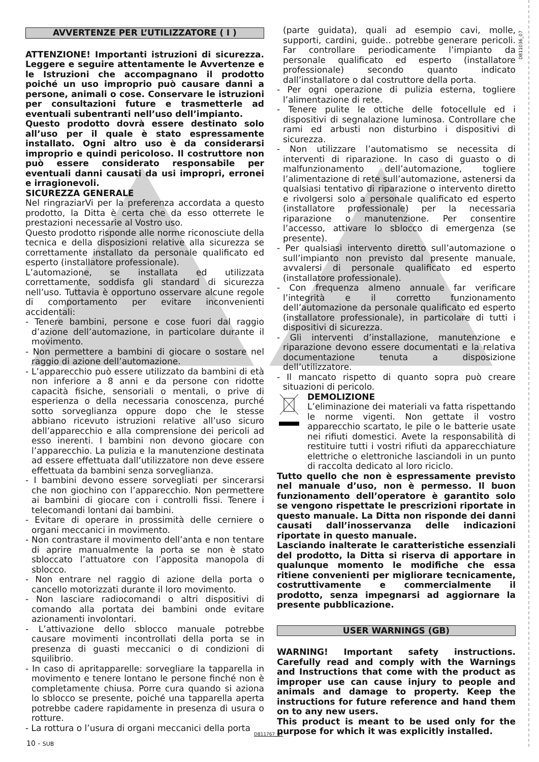D811036_07
AVVERTENZE PER L’UTILIZZATORE ( I )
ATTENZIONE! Importanti istruzioni di sicurezza. Leggere e seguire attentamente le Avvertenze e le Istruzioni che accompagnano il prodotto poiché un uso improprio può causare danni a persone, animali o cose. Conservare le istruzioni per consultazioni future e trasmetterle ad eventuali subentranti nell’uso dell’impianto.
Questo prodotto dovrà essere destinato solo all’uso per il quale è stato espressamente installato. Ogni altro uso è da considerarsi improprio e quindi pericoloso. Il costruttore non può essere considerato responsabile per eventuali danni causati da usi impropri, erronei e irragionevoli.
SICUREZZA GENERALE
Nel ringraziarVi per la preferenza accordata a questo prodotto, la Ditta è certa che da esso otterrete le prestazioni necessarie al Vostro uso.
Questo prodotto risponde alle norme riconosciute della tecnica e della disposizioni relative alla sicurezza se correttamente installato da personale qualificato ed esperto (installatore professionale).
L’automazione, se installata ed utilizzata correttamente, soddisfa gli standard di sicurezza nell’uso. Tuttavia è opportuno osservare alcune regole di comportamento per evitare inconvenienti accidentali:
- Tenere bambini, persone e cose fuori dal raggio d’azione dell’automazione, in particolare durante il movimento.
- Non permettere a bambini di giocare o sostare nel raggio di azione dell’automazione.
- L’apparecchio può essere utilizzato da bambini di età non inferiore a 8 anni e da persone con ridotte capacità fisiche, sensoriali o mentali, o prive di esperienza o della necessaria conoscenza, purché sotto sorveglianza oppure dopo che le stesse abbiano ricevuto istruzioni relative all’uso sicuro dell’apparecchio e alla comprensione dei pericoli ad esso inerenti. I bambini non devono giocare con l’apparecchio. La pulizia e la manutenzione destinata ad essere effettuata dall’utilizzatore non deve essere effettuata da bambini senza sorveglianza.
- I bambini devono essere sorvegliati per sincerarsi che non giochino con l’apparecchio. Non permettere ai bambini di giocare con i controlli fissi. Tenere i telecomandi lontani dai bambini.
- Evitare di operare in prossimità delle cerniere o organi meccanici in movimento.
- Non contrastare il movimento dell’anta e non tentare di aprire manualmente la porta se non è stato sbloccato l’attuatore con l’apposita manopola di sblocco.
- Non entrare nel raggio di azione della porta o cancello motorizzati durante il loro movimento.
- Non lasciare radiocomandi o altri dispositivi di comando alla portata dei bambini onde evitare azionamenti involontari.
- L’attivazione dello sblocco manuale potrebbe causare movimenti incontrollati della porta se in presenza di guasti meccanici o di condizioni di squilibrio.
- In caso di apritapparelle: sorvegliare la tapparella in movimento e tenere lontano le persone finché non è completamente chiusa. Porre cura quando si aziona lo sblocco se presente, poiché una tapparella aperta potrebbe cadere rapidamente in presenza di usura o rotture.
- La rottura o l’usura di organi meccanici della porta
(parte guidata), quali ad esempio cavi, molle, supporti, cardini, guide.. potrebbe generare pericoli. Far controllare periodicamente l’impianto da personale qualificato ed esperto (installatore professionale) secondo quanto indicato dall’installatore o dal costruttore della porta.
- Per ogni operazione di pulizia esterna, togliere l’alimentazione di rete.
- Tenere pulite le ottiche delle fotocellule ed i dispositivi di segnalazione luminosa. Controllare che rami ed arbusti non disturbino i dispositivi di sicurezza.
- Non utilizzare l’automatismo se necessita di interventi di riparazione. In caso di guasto o di malfunzionamento dell’automazione, togliere l’alimentazione di rete sull’automazione, astenersi da qualsiasi tentativo di riparazione o intervento diretto e rivolgersi solo a personale qualificato ed esperto (installatore professionale) per la necessaria riparazione o manutenzione. Per consentire l’accesso, attivare lo sblocco di emergenza (se presente).
- Per qualsiasi intervento diretto sull’automazione o sull’impianto non previsto dal presente manuale, avvalersi di personale qualificato ed esperto (installatore professionale).
- Con frequenza almeno annuale far verificare l’integrità e il corretto funzionamento dell’automazione da personale qualificato ed esperto (installatore professionale), in particolare di tutti i dispositivi di sicurezza.
- Gli interventi d’installazione, manutenzione e riparazione devono essere documentati e la relativa documentazione tenuta a disposizione dell’utilizzatore.
- Il mancato rispetto di quanto sopra può creare situazioni di pericolo.
DEMOLIZIONE
L’eliminazione dei materiali va fatta rispettando le norme vigenti. Non gettate il vostro apparecchio scartato, le pile o le batterie usate nei rifiuti domestici. Avete la responsabilità di restituire tutti i vostri rifiuti da apparecchiature elettriche o elettroniche lasciandoli in un punto di raccolta dedicato al loro riciclo.
Tutto quello che non è espressamente previsto nel manuale d’uso, non è permesso. Il buon funzionamento dell’operatore è garantito solo se vengono rispettate le prescrizioni riportate in questo manuale. La Ditta non risponde dei danni causati dall’inosservanza delle indicazioni riportate in questo manuale.
Lasciando inalterate le caratteristiche essenziali del prodotto, la Ditta si riserva di apportare in qualunque momento le modifiche che essa ritiene convenienti per migliorare tecnicamente, costruttivamente e commercialmente il prodotto, senza impegnarsi ad aggiornare la presente pubblicazione.
USER WARNINGS (GB)
WARNING! Important safety instructions. Carefully read and comply with the Warnings and Instructions that come with the product as improper use can cause injury to people and animals and damage to property. Keep the instructions for future reference and hand them on to any new users.
This product is meant to be used only for the purpose for which it was explicitly installed.
D811767_07
10 - SUB